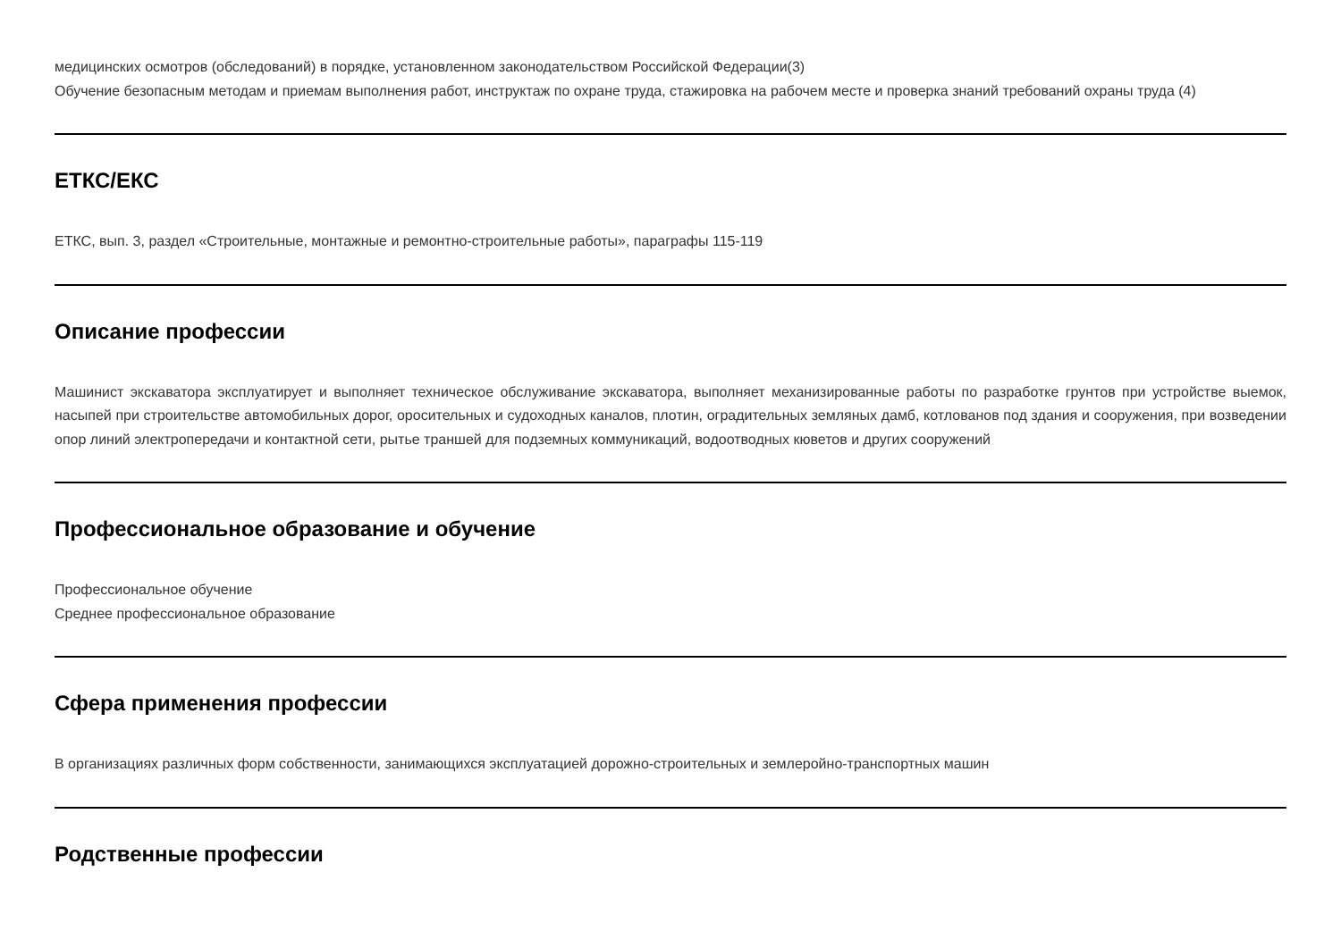медицинских осмотров (обследований) в порядке, установленном законодательством Российской Федерации(3)
Обучение безопасным методам и приемам выполнения работ, инструктаж по охране труда, стажировка на рабочем месте и проверка знаний требований охраны труда (4)
ЕТКС/ЕКС
ЕТКС, вып. 3, раздел «Строительные, монтажные и ремонтно-строительные работы», параграфы 115-119
Описание профессии
Машинист экскаватора эксплуатирует и выполняет техническое обслуживание экскаватора, выполняет механизированные работы по разработке грунтов при устройстве выемок, насыпей при строительстве автомобильных дорог, оросительных и судоходных каналов, плотин, оградительных земляных дамб, котлованов под здания и сооружения, при возведении опор линий электропередачи и контактной сети, рытье траншей для подземных коммуникаций, водоотводных кюветов и других сооружений
Профессиональное образование и обучение
Профессиональное обучение
Среднее профессиональное образование
Сфера применения профессии
В организациях различных форм собственности, занимающихся эксплуатацией дорожно-строительных и землеройно-транспортных машин
Родственные профессии